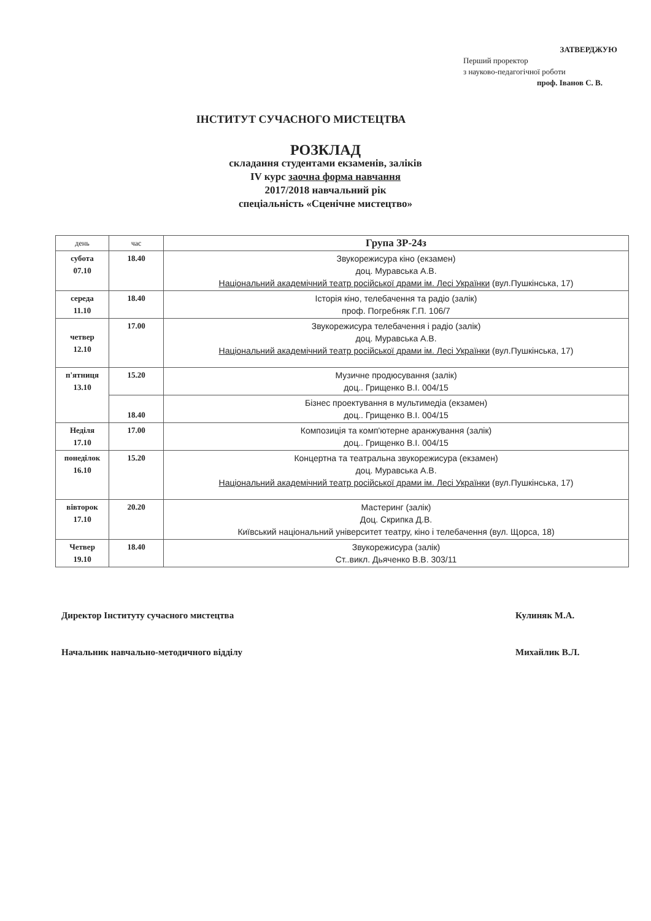ЗАТВЕРДЖУЮ
Перший проректор
з науково-педагогічної роботи
проф. Іванов С. В.
ІНСТИТУТ СУЧАСНОГО МИСТЕЦТВА
РОЗКЛАД
складання студентами екзаменів, заліків
IV курс заочна форма навчання
2017/2018 навчальний рік
спеціальність «Сценічне мистецтво»
| день | час | Група ЗР-24з |
| --- | --- | --- |
| субота 07.10 | 18.40 | Звукорежисура кіно (екзамен) доц. Муравська А.В. Національний академічний театр російської драми ім. Лесі Українки (вул.Пушкінська, 17) |
| середа 11.10 | 18.40 | Історія кіно, телебачення та радіо (залік) проф. Погребняк Г.П. 106/7 |
| четвер 12.10 | 17.00 | Звукорежисура телебачення і радіо (залік) доц. Муравська А.В. Національний академічний театр російської драми ім. Лесі Українки (вул.Пушкінська, 17) |
| п'ятниця 13.10 | 15.20 | Музичне продюсування (залік) доц.. Грищенко В.І. 004/15 |
| | 18.40 | Бізнес проектування в мультимедіа (екзамен) доц.. Грищенко В.І. 004/15 |
| Неділя 17.10 | 17.00 | Композиція та комп'ютерне аранжування (залік) доц.. Грищенко В.І. 004/15 |
| понеділок 16.10 | 15.20 | Концертна та театральна звукорежисура (екзамен) доц. Муравська А.В. Національний академічний театр російської драми ім. Лесі Українки (вул.Пушкінська, 17) |
| вівторок 17.10 | 20.20 | Мастеринг (залік) Доц. Скрипка Д.В. Київський національний університет театру, кіно і телебачення (вул. Щорса, 18) |
| Четвер 19.10 | 18.40 | Звукорежисура (залік) Ст..викл. Дьяченко В.В. 303/11 |
Директор Інституту сучасного мистецтва Кулиняк М.А.
Начальник навчально-методичного відділу Михайлик В.Л.